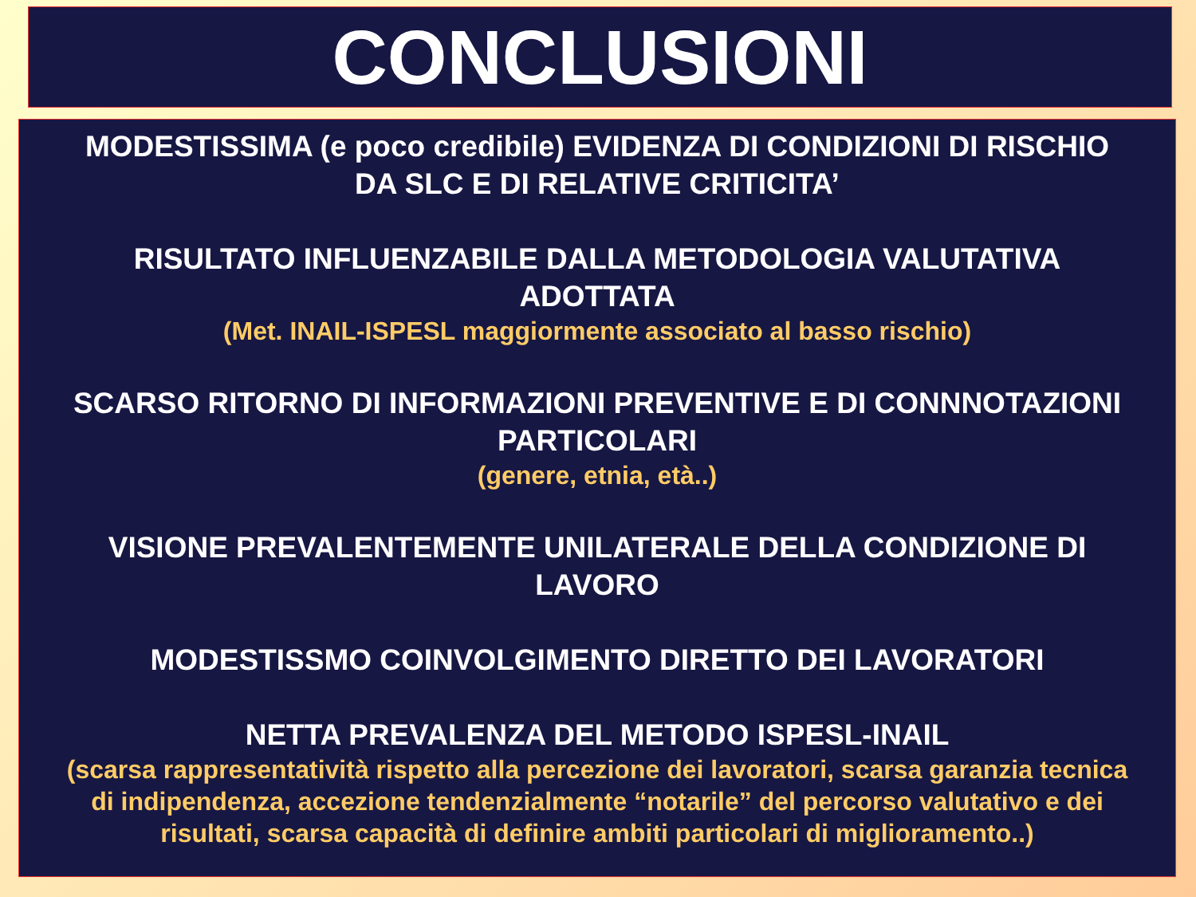CONCLUSIONI
MODESTISSIMA (e poco credibile) EVIDENZA DI CONDIZIONI DI RISCHIO
DA SLC E DI RELATIVE CRITICITA’
RISULTATO INFLUENZABILE DALLA METODOLOGIA VALUTATIVA
ADOTTATA
(Met. INAIL-ISPESL maggiormente associato al basso rischio)
SCARSO RITORNO DI INFORMAZIONI PREVENTIVE E DI CONNNOTAZIONI
PARTICOLARI
(genere, etnia, età..)
VISIONE PREVALENTEMENTE UNILATERALE DELLA CONDIZIONE DI
LAVORO
MODESTISSMO COINVOLGIMENTO DIRETTO DEI LAVORATORI
NETTA PREVALENZA DEL METODO ISPESL-INAIL
(scarsa rappresentatività rispetto alla percezione dei lavoratori, scarsa garanzia tecnica
di indipendenza, accezione tendenzialmente “notarile” del percorso valutativo e dei
risultati, scarsa capacità di definire ambiti particolari di miglioramento..)